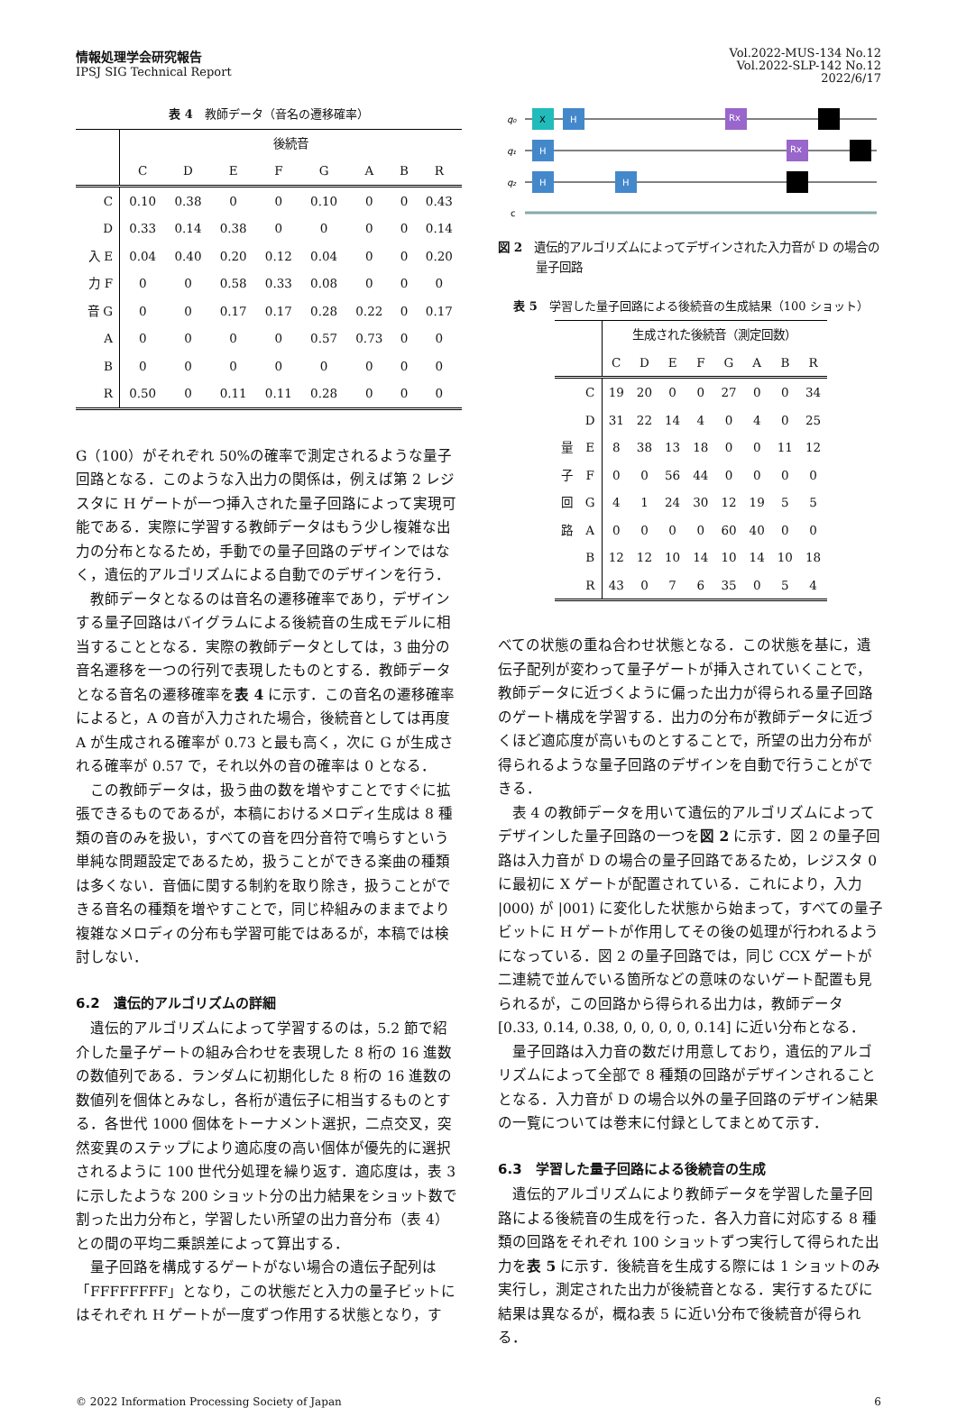情報処理学会研究報告
IPSJ SIG Technical Report
Vol.2022-MUS-134 No.12
Vol.2022-SLP-142 No.12
2022/6/17
表 4　教師データ（音名の遷移確率）
| | 後続音 | | | | | | | |
| --- | --- | --- | --- | --- | --- | --- | --- | --- |
| | C | D | E | F | G | A | B | R |
| C | 0.10 | 0.38 | 0 | 0 | 0.10 | 0 | 0 | 0.43 |
| D | 0.33 | 0.14 | 0.38 | 0 | 0 | 0 | 0 | 0.14 |
| 入 E | 0.04 | 0.40 | 0.20 | 0.12 | 0.04 | 0 | 0 | 0.20 |
| 力 F | 0 | 0 | 0.58 | 0.33 | 0.08 | 0 | 0 | 0 |
| 音 G | 0 | 0 | 0.17 | 0.17 | 0.28 | 0.22 | 0 | 0.17 |
| A | 0 | 0 | 0 | 0 | 0.57 | 0.73 | 0 | 0 |
| B | 0 | 0 | 0 | 0 | 0 | 0 | 0 | 0 |
| R | 0.50 | 0 | 0.11 | 0.11 | 0.28 | 0 | 0 | 0 |
G（100）がそれぞれ 50%の確率で測定されるような量子回路となる．このような入出力の関係は，例えば第 2 レジスタに H ゲートが一つ挿入された量子回路によって実現可能である．実際に学習する教師データはもう少し複雑な出力の分布となるため，手動での量子回路のデザインではなく，遺伝的アルゴリズムによる自動でのデザインを行う．
教師データとなるのは音名の遷移確率であり，デザインする量子回路はバイグラムによる後続音の生成モデルに相当することとなる．実際の教師データとしては，3 曲分の音名遷移を一つの行列で表現したものとする．教師データとなる音名の遷移確率を表 4 に示す．この音名の遷移確率によると，A の音が入力された場合，後続音としては再度 A が生成される確率が 0.73 と最も高く，次に G が生成される確率が 0.57 で，それ以外の音の確率は 0 となる．
この教師データは，扱う曲の数を増やすことですぐに拡張できるものであるが，本稿におけるメロディ生成は 8 種類の音のみを扱い，すべての音を四分音符で鳴らすという単純な問題設定であるため，扱うことができる楽曲の種類は多くない．音価に関する制約を取り除き，扱うことができる音名の種類を増やすことで，同じ枠組みのままでより複雑なメロディの分布も学習可能ではあるが，本稿では検討しない．
6.2　遺伝的アルゴリズムの詳細
遺伝的アルゴリズムによって学習するのは，5.2 節で紹介した量子ゲートの組み合わせを表現した 8 桁の 16 進数の数値列である．ランダムに初期化した 8 桁の 16 進数の数値列を個体とみなし，各桁が遺伝子に相当するものとする．各世代 1000 個体をトーナメント選択，二点交叉，突然変異のステップにより適応度の高い個体が優先的に選択されるように 100 世代分処理を繰り返す．適応度は，表 3 に示したような 200 ショット分の出力結果をショット数で割った出力分布と，学習したい所望の出力音分布（表 4）との間の平均二乗誤差によって算出する．
量子回路を構成するゲートがない場合の遺伝子配列は「FFFFFFFF」となり，この状態だと入力の量子ビットにはそれぞれ H ゲートが一度ずつ作用する状態となり，す
q₀
q₁
q₂
c
X
H
H
H
H
Rx
Rx
図 2　遺伝的アルゴリズムによってデザインされた入力音が D の場合の量子回路
表 5　学習した量子回路による後続音の生成結果（100 ショット）
| | | 生成された後続音（測定回数） | | | | | | | |
| --- | --- | --- | --- | --- | --- | --- | --- | --- | --- |
| | | C | D | E | F | G | A | B | R |
| | C | 19 | 20 | 0 | 0 | 27 | 0 | 0 | 34 |
| | D | 31 | 22 | 14 | 4 | 0 | 4 | 0 | 25 |
| 量 | E | 8 | 38 | 13 | 18 | 0 | 0 | 11 | 12 |
| 子 | F | 0 | 0 | 56 | 44 | 0 | 0 | 0 | 0 |
| 回 | G | 4 | 1 | 24 | 30 | 12 | 19 | 5 | 5 |
| 路 | A | 0 | 0 | 0 | 0 | 60 | 40 | 0 | 0 |
| | B | 12 | 12 | 10 | 14 | 10 | 14 | 10 | 18 |
| | R | 43 | 0 | 7 | 6 | 35 | 0 | 5 | 4 |
べての状態の重ね合わせ状態となる．この状態を基に，遺伝子配列が変わって量子ゲートが挿入されていくことで，教師データに近づくように偏った出力が得られる量子回路のゲート構成を学習する．出力の分布が教師データに近づくほど適応度が高いものとすることで，所望の出力分布が得られるような量子回路のデザインを自動で行うことができる．
表 4 の教師データを用いて遺伝的アルゴリズムによってデザインした量子回路の一つを図 2 に示す．図 2 の量子回路は入力音が D の場合の量子回路であるため，レジスタ 0 に最初に X ゲートが配置されている．これにより，入力 |000⟩ が |001⟩ に変化した状態から始まって，すべての量子ビットに H ゲートが作用してその後の処理が行われるようになっている．図 2 の量子回路では，同じ CCX ゲートが二連続で並んでいる箇所などの意味のないゲート配置も見られるが，この回路から得られる出力は，教師データ [0.33, 0.14, 0.38, 0, 0, 0, 0, 0.14] に近い分布となる．
量子回路は入力音の数だけ用意しており，遺伝的アルゴリズムによって全部で 8 種類の回路がデザインされることとなる．入力音が D の場合以外の量子回路のデザイン結果の一覧については巻末に付録としてまとめて示す．
6.3　学習した量子回路による後続音の生成
遺伝的アルゴリズムにより教師データを学習した量子回路による後続音の生成を行った．各入力音に対応する 8 種類の回路をそれぞれ 100 ショットずつ実行して得られた出力を表 5 に示す．後続音を生成する際には 1 ショットのみ実行し，測定された出力が後続音となる．実行するたびに結果は異なるが，概ね表 5 に近い分布で後続音が得られる．
© 2022 Information Processing Society of Japan 6